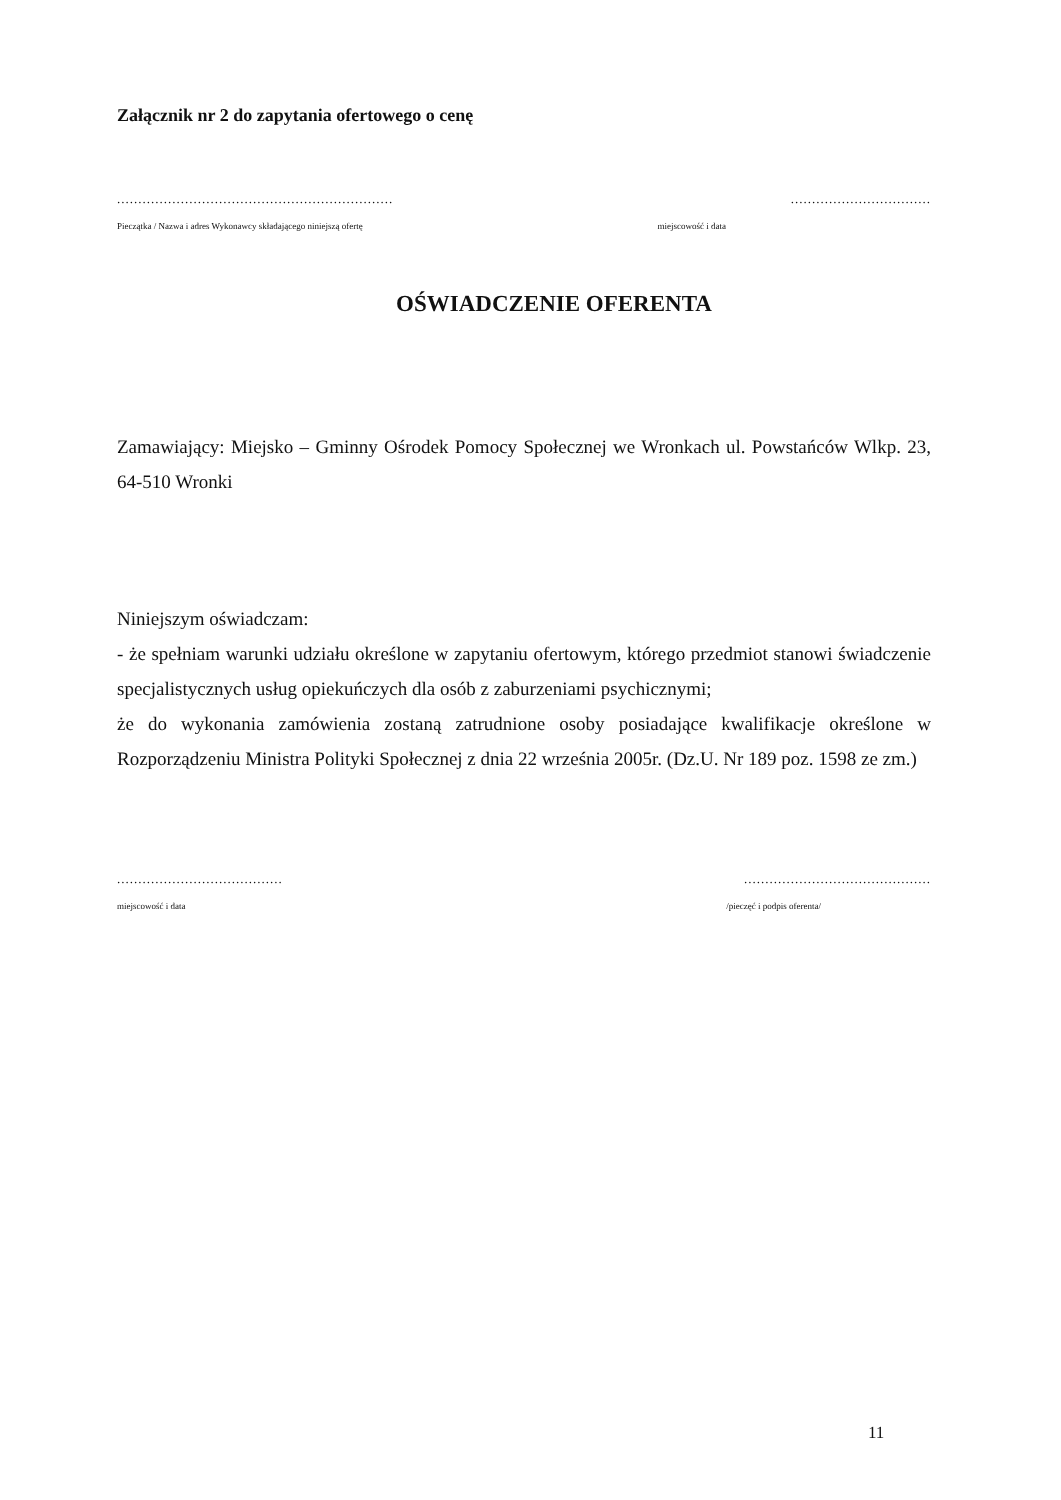Załącznik nr 2 do zapytania ofertowego o cenę
..................................................................................................
Pieczątka / Nazwa i adres Wykonawcy składającego niniejszą ofertę miejscowość i data
OŚWIADCZENIE OFERENTA
Zamawiający: Miejsko – Gminny Ośrodek Pomocy Społecznej we Wronkach ul. Powstańców Wlkp. 23, 64-510 Wronki
Niniejszym oświadczam:
- że spełniam warunki udziału określone w zapytaniu ofertowym, którego przedmiot stanowi świadczenie specjalistycznych usług opiekuńczych dla osób z zaburzeniami psychicznymi;
że do wykonania zamówienia zostaną zatrudnione osoby posiadające kwalifikacje określone w Rozporządzeniu Ministra Polityki Społecznej z dnia 22 września 2005r. (Dz.U. Nr 189 poz. 1598 ze zm.)
...................................................................................
miejscowość i data /pieczęć i podpis oferenta/
11